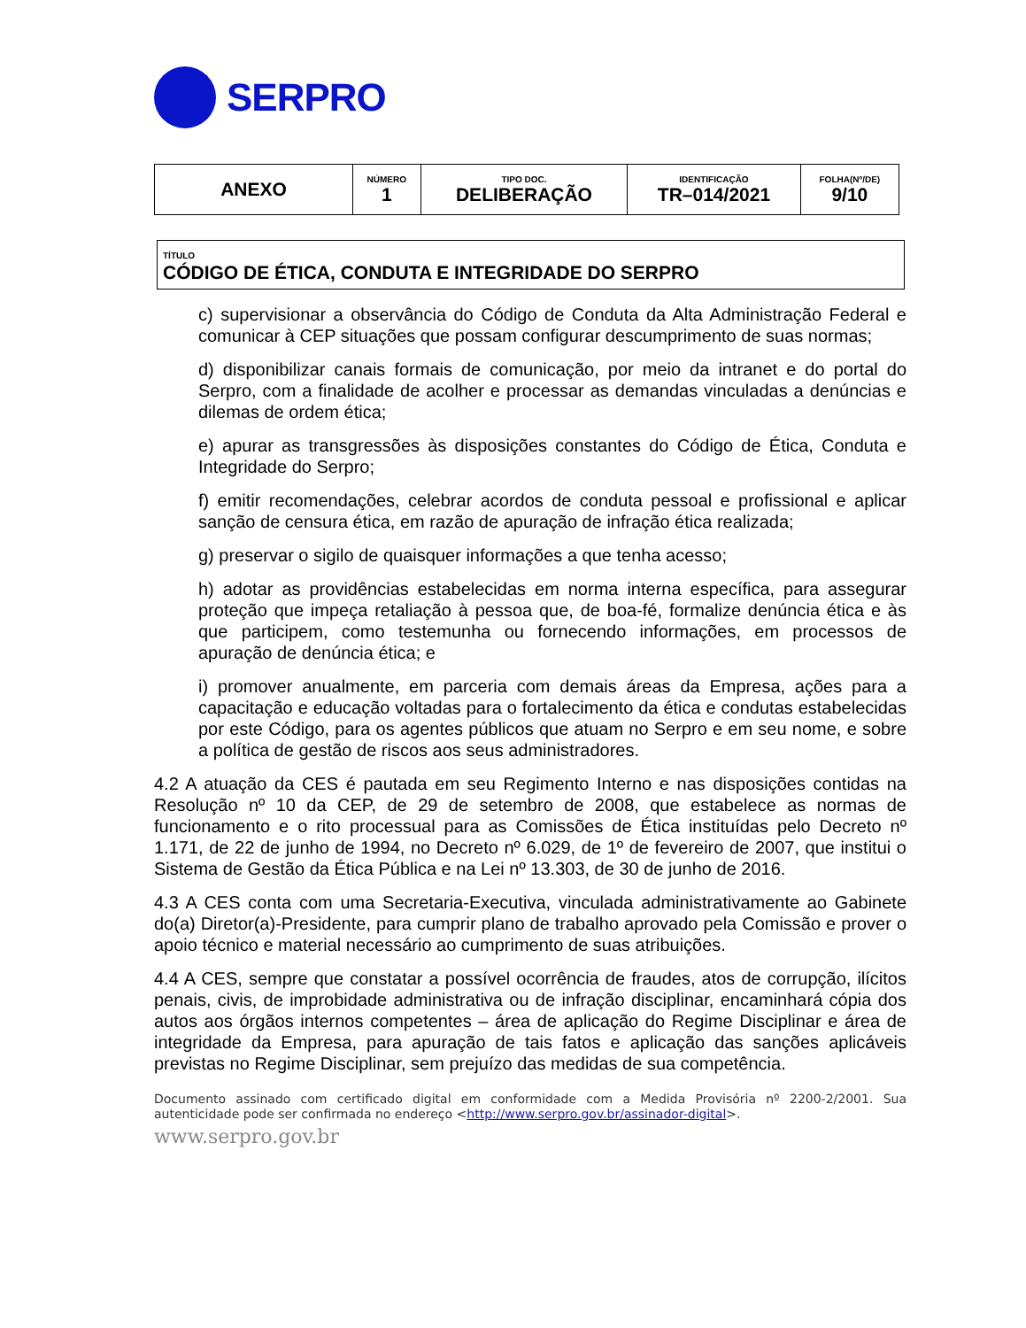SERPRO
| ANEXO | NÚMERO 1 | TIPO DOC. DELIBERAÇÃO | IDENTIFICAÇÃO TR–014/2021 | FOLHA(Nº/DE) 9/10 |
TÍTULO
CÓDIGO DE ÉTICA, CONDUTA E INTEGRIDADE DO SERPRO
c) supervisionar a observância do Código de Conduta da Alta Administração Federal e comunicar à CEP situações que possam configurar descumprimento de suas normas;
d) disponibilizar canais formais de comunicação, por meio da intranet e do portal do Serpro, com a finalidade de acolher e processar as demandas vinculadas a denúncias e dilemas de ordem ética;
e) apurar as transgressões às disposições constantes do Código de Ética, Conduta e Integridade do Serpro;
f) emitir recomendações, celebrar acordos de conduta pessoal e profissional e aplicar sanção de censura ética, em razão de apuração de infração ética realizada;
g) preservar o sigilo de quaisquer informações a que tenha acesso;
h) adotar as providências estabelecidas em norma interna específica, para assegurar proteção que impeça retaliação à pessoa que, de boa-fé, formalize denúncia ética e às que participem, como testemunha ou fornecendo informações, em processos de apuração de denúncia ética; e
i) promover anualmente, em parceria com demais áreas da Empresa, ações para a capacitação e educação voltadas para o fortalecimento da ética e condutas estabelecidas por este Código, para os agentes públicos que atuam no Serpro e em seu nome, e sobre a política de gestão de riscos aos seus administradores.
4.2 A atuação da CES é pautada em seu Regimento Interno e nas disposições contidas na Resolução nº 10 da CEP, de 29 de setembro de 2008, que estabelece as normas de funcionamento e o rito processual para as Comissões de Ética instituídas pelo Decreto nº 1.171, de 22 de junho de 1994, no Decreto nº 6.029, de 1º de fevereiro de 2007, que institui o Sistema de Gestão da Ética Pública e na Lei nº 13.303, de 30 de junho de 2016.
4.3 A CES conta com uma Secretaria-Executiva, vinculada administrativamente ao Gabinete do(a) Diretor(a)-Presidente, para cumprir plano de trabalho aprovado pela Comissão e prover o apoio técnico e material necessário ao cumprimento de suas atribuições.
4.4 A CES, sempre que constatar a possível ocorrência de fraudes, atos de corrupção, ilícitos penais, civis, de improbidade administrativa ou de infração disciplinar, encaminhará cópia dos autos aos órgãos internos competentes – área de aplicação do Regime Disciplinar e área de integridade da Empresa, para apuração de tais fatos e aplicação das sanções aplicáveis previstas no Regime Disciplinar, sem prejuízo das medidas de sua competência.
Documento assinado com certificado digital em conformidade com a Medida Provisória nº 2200-2/2001. Sua autenticidade pode ser confirmada no endereço <http://www.serpro.gov.br/assinador-digital>.
www.serpro.gov.br